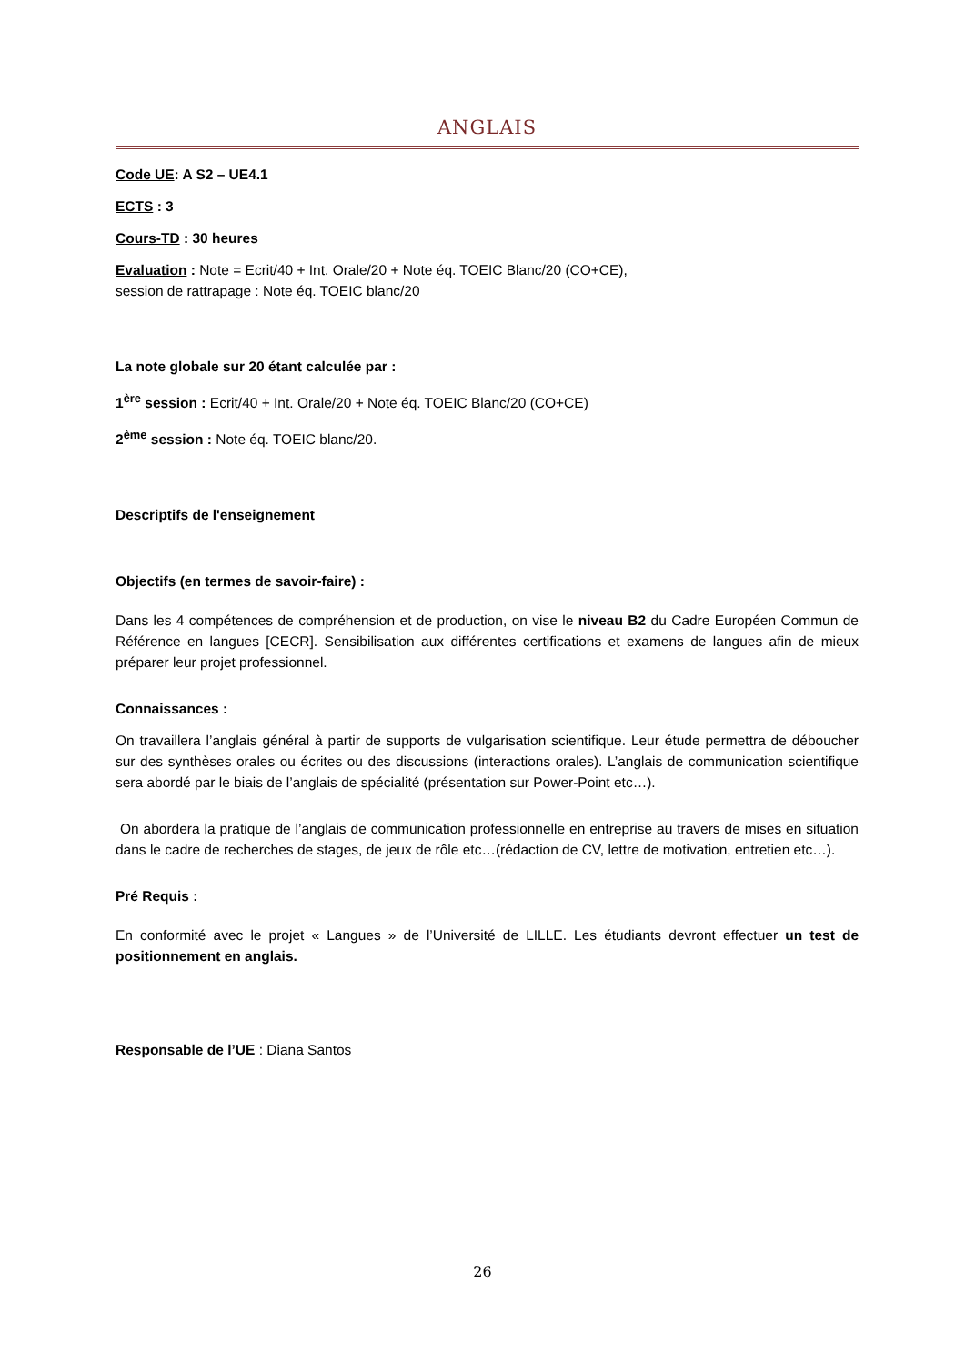ANGLAIS
Code UE: A S2 – UE4.1
ECTS : 3
Cours-TD : 30 heures
Evaluation : Note = Ecrit/40 + Int. Orale/20 + Note éq. TOEIC Blanc/20 (CO+CE),
session de rattrapage : Note éq. TOEIC blanc/20
La note globale sur 20 étant calculée par :
1<sup>ère</sup> session : Ecrit/40 + Int. Orale/20 + Note éq. TOEIC Blanc/20 (CO+CE)
2<sup>ème</sup> session : Note éq. TOEIC blanc/20.
Descriptifs de l'enseignement
Objectifs (en termes de savoir-faire) :
Dans les 4 compétences de compréhension et de production, on vise le niveau B2 du Cadre Européen Commun de Référence en langues [CECR]. Sensibilisation aux différentes certifications et examens de langues afin de mieux préparer leur projet professionnel.
Connaissances :
On travaillera l’anglais général à partir de supports de vulgarisation scientifique. Leur étude permettra de déboucher sur des synthèses orales ou écrites ou des discussions (interactions orales). L’anglais de communication scientifique sera abordé par le biais de l’anglais de spécialité (présentation sur Power-Point etc…).
On abordera la pratique de l’anglais de communication professionnelle en entreprise au travers de mises en situation dans le cadre de recherches de stages, de jeux de rôle etc…(rédaction de CV, lettre de motivation, entretien etc…).
Pré Requis :
En conformité avec le projet « Langues » de l’Université de LILLE. Les étudiants devront effectuer un test de positionnement en anglais.
Responsable de l’UE : Diana Santos
26